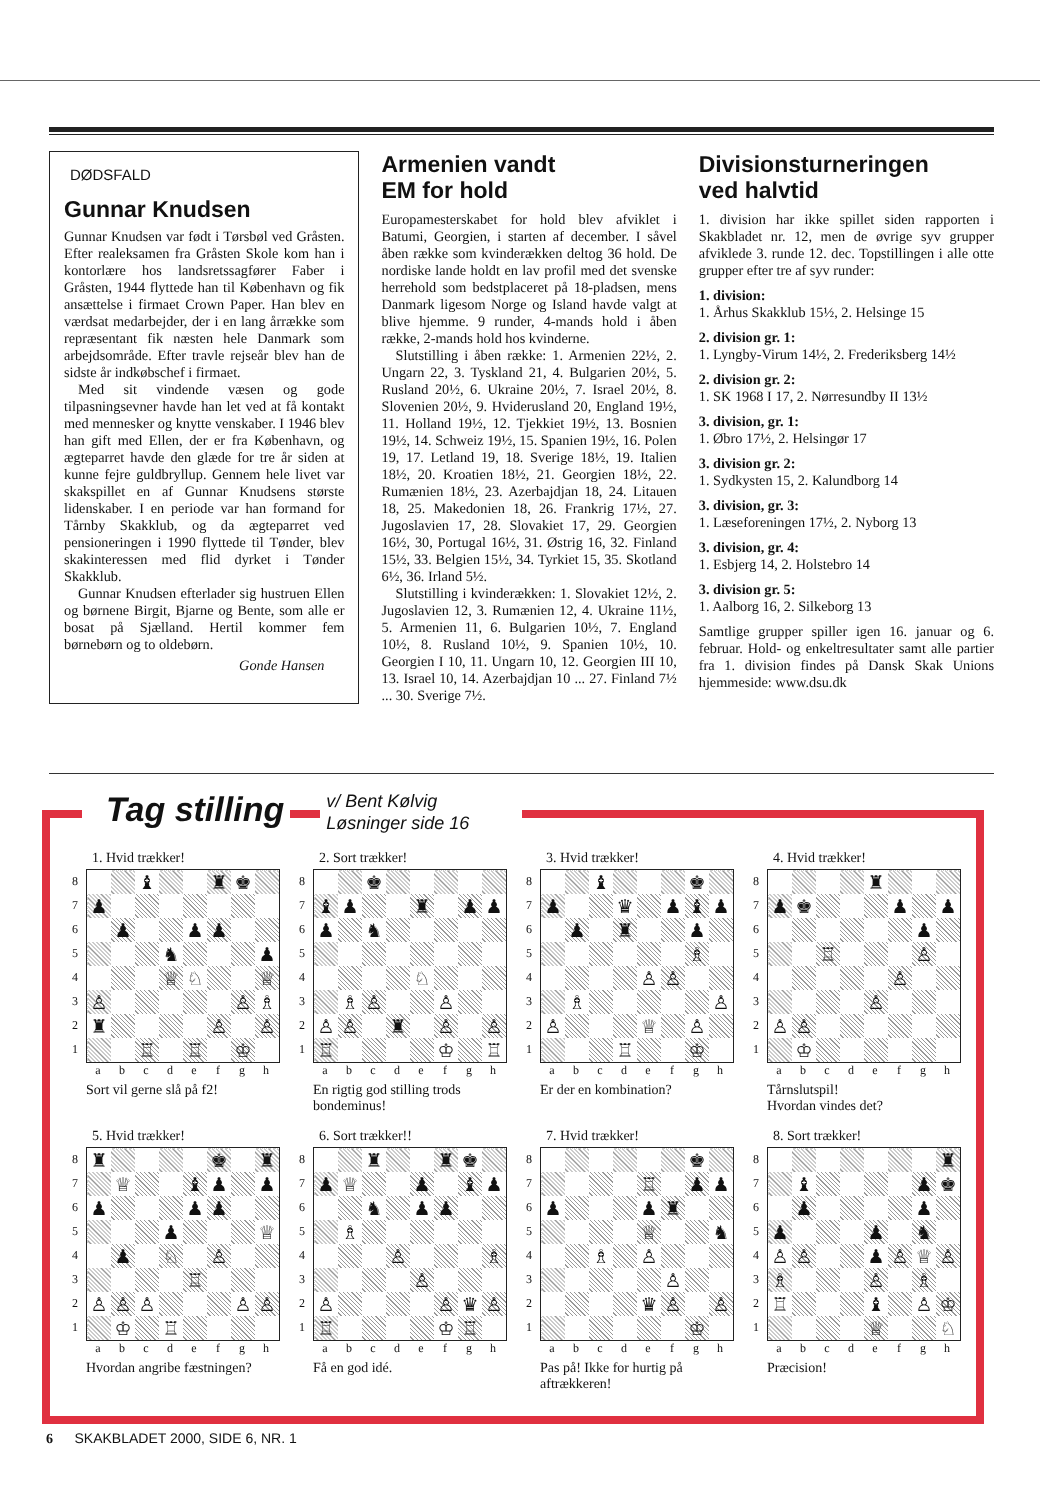DØDSFALD
Gunnar Knudsen
Gunnar Knudsen var født i Tørsbøl ved Gråsten. Efter realeksamen fra Gråsten Skole kom han i kontorlære hos landsretssagfører Faber i Gråsten, 1944 flyttede han til København og fik ansættelse i firmaet Crown Paper. Han blev en værdsat medarbejder, der i en lang årrække som repræsentant fik næsten hele Danmark som arbejdsområde. Efter travle rejseår blev han de sidste år indkøbschef i firmaet.
Med sit vindende væsen og gode tilpasningsevner havde han let ved at få kontakt med mennesker og knytte venskaber. I 1946 blev han gift med Ellen, der er fra København, og ægteparret havde den glæde for tre år siden at kunne fejre guldbryllup. Gennem hele livet var skakspillet en af Gunnar Knudsens største lidenskaber. I en periode var han formand for Tårnby Skakklub, og da ægteparret ved pensioneringen i 1990 flyttede til Tønder, blev skakinteressen med flid dyrket i Tønder Skakklub.
Gunnar Knudsen efterlader sig hustruen Ellen og børnene Birgit, Bjarne og Bente, som alle er bosat på Sjælland. Hertil kommer fem børnebørn og to oldebørn.
Gonde Hansen
Armenien vandt
EM for hold
Europamesterskabet for hold blev afviklet i Batumi, Georgien, i starten af december. I såvel åben række som kvinderækken deltog 36 hold. De nordiske lande holdt en lav profil med det svenske herrehold som bedstplaceret på 18-pladsen, mens Danmark ligesom Norge og Island havde valgt at blive hjemme. 9 runder, 4-mands hold i åben række, 2-mands hold hos kvinderne.
Slutstilling i åben række: 1. Armenien 22½, 2. Ungarn 22, 3. Tyskland 21, 4. Bulgarien 20½, 5. Rusland 20½, 6. Ukraine 20½, 7. Israel 20½, 8. Slovenien 20½, 9. Hviderusland 20, England 19½, 11. Holland 19½, 12. Tjekkiet 19½, 13. Bosnien 19½, 14. Schweiz 19½, 15. Spanien 19½, 16. Polen 19, 17. Letland 19, 18. Sverige 18½, 19. Italien 18½, 20. Kroatien 18½, 21. Georgien 18½, 22. Rumænien 18½, 23. Azerbajdjan 18, 24. Litauen 18, 25. Makedonien 18, 26. Frankrig 17½, 27. Jugoslavien 17, 28. Slovakiet 17, 29. Georgien 16½, 30, Portugal 16½, 31. Østrig 16, 32. Finland 15½, 33. Belgien 15½, 34. Tyrkiet 15, 35. Skotland 6½, 36. Irland 5½.
Slutstilling i kvinderækken: 1. Slovakiet 12½, 2. Jugoslavien 12, 3. Rumænien 12, 4. Ukraine 11½, 5. Armenien 11, 6. Bulgarien 10½, 7. England 10½, 8. Rusland 10½, 9. Spanien 10½, 10. Georgien I 10, 11. Ungarn 10, 12. Georgien III 10, 13. Israel 10, 14. Azerbajdjan 10 ... 27. Finland 7½ ... 30. Sverige 7½.
Divisionsturneringen
ved halvtid
1. division har ikke spillet siden rapporten i Skakbladet nr. 12, men de øvrige syv grupper afviklede 3. runde 12. dec. Topstillingen i alle otte grupper efter tre af syv runder:
1. division:
1. Århus Skakklub 15½, 2. Helsinge 15
2. division gr. 1:
1. Lyngby-Virum 14½, 2. Frederiksberg 14½
2. division gr. 2:
1. SK 1968 I 17, 2. Nørresundby II 13½
3. division, gr. 1:
1. Øbro 17½, 2. Helsingør 17
3. division gr. 2:
1. Sydkysten 15, 2. Kalundborg 14
3. division, gr. 3:
1. Læseforeningen 17½, 2. Nyborg 13
3. division, gr. 4:
1. Esbjerg 14, 2. Holstebro 14
3. division gr. 5:
1. Aalborg 16, 2. Silkeborg 13
Samtlige grupper spiller igen 16. januar og 6. februar. Hold- og enkeltresultater samt alle partier fra 1. division findes på Dansk Skak Unions hjemmeside: www.dsu.dk
Tag stilling
v/ Bent Kølvig
Løsninger side 16
1. Hvid trækker!
87654321
| | | ♝ | | | ♜ | ♚ | |
| ♟ | | | | | | | |
| | ♟ | | | ♟ | ♟ | | |
| | | | ♞ | | | | ♟ |
| | | | ♕ | ♘ | | | ♕ |
| ♙ | | | | | | ♙ | ♗ |
| ♜ | | | | | ♙ | | ♙ |
| | | ♖ | | ♖ | | ♔ | |
abcdefgh
Sort vil gerne slå på f2!
2. Sort trækker!
87654321
| | | ♚ | | | | | |
| ♝ | ♟ | | | ♜ | | ♟ | ♟ |
| ♟ | | ♞ | | | | | |
| | | | | ♘ | | | |
| | ♗ | ♙ | | | ♙ | | |
| ♙ | ♙ | | ♜ | | ♙ | | ♙ |
| ♖ | | | | | ♔ | | ♖ |
abcdefgh
En rigtig god stilling trods bondeminus!
3. Hvid trækker!
87654321
| | | ♝ | | | | ♚ | |
| ♟ | | | ♛ | | ♟ | ♝ | ♟ |
| | ♟ | | ♜ | | | ♟ | |
| | | | | | | ♗ | |
| | | | | ♙ | ♙ | | |
| | ♗ | | | | | | ♙ |
| ♙ | | | | ♕ | | ♙ | |
| | | | ♖ | | | ♔ | |
abcdefgh
Er der en kombination?
4. Hvid trækker!
87654321
| | | | | ♜ | | | |
| ♟ | ♚ | | | | ♟ | | ♟ |
| | | | | | | ♟ | |
| | | ♖ | | | | ♙ | |
| | | | | | ♙ | | |
| | | | | ♙ | | | |
| ♙ | ♙ | | | | | | |
| | ♔ | | | | | | |
abcdefgh
Tårnslutspil!
Hvordan vindes det?
5. Hvid trækker!
87654321
| ♜ | | | | | ♚ | | ♜ |
| | ♕ | | | ♝ | ♟ | | ♟ |
| ♟ | | | | ♟ | ♟ | | |
| | | | ♟ | | | | ♕ |
| | ♟ | | ♘ | | ♙ | | |
| | | | | ♖ | | | |
| ♙ | ♙ | ♙ | | | | ♙ | ♙ |
| | ♔ | | ♖ | | | | |
abcdefgh
Hvordan angribe fæstningen?
6. Sort trækker!!
87654321
| | | ♜ | | | ♜ | ♚ | |
| ♟ | ♕ | | | ♟ | | ♝ | ♟ |
| | | ♞ | | ♟ | ♟ | | |
| | ♗ | | | | | | |
| | | | ♙ | | | | ♗ |
| | | | | ♙ | | | |
| ♙ | | | | | ♙ | ♛ | ♙ |
| ♖ | | | | | ♔ | ♖ | |
abcdefgh
Få en god idé.
7. Hvid trækker!
87654321
| | | | | | | ♚ | |
| | | | | ♖ | | ♟ | ♟ |
| ♟ | | | | ♟ | ♜ | | |
| | | | | ♕ | | | ♞ |
| | | ♗ | | ♙ | | | |
| | | | | | ♙ | | |
| | | | | ♛ | ♙ | | ♙ |
| | | | | | | ♔ | |
abcdefgh
Pas på! Ikke for hurtig på aftrækkeren!
8. Sort trækker!
87654321
| | | | | | | | ♜ |
| | ♝ | | | | | ♟ | ♚ |
| | ♟ | | | | | ♟ | |
| ♟ | | | | ♟ | | ♞ | |
| ♙ | ♙ | | | ♟ | ♙ | ♕ | ♙ |
| ♗ | | | | ♙ | | ♗ | |
| ♖ | | | | ♝ | | ♙ | ♔ |
| | | | | ♕ | | | ♘ |
abcdefgh
Præcision!
6 SKAKBLADET 2000, SIDE 6, NR. 1